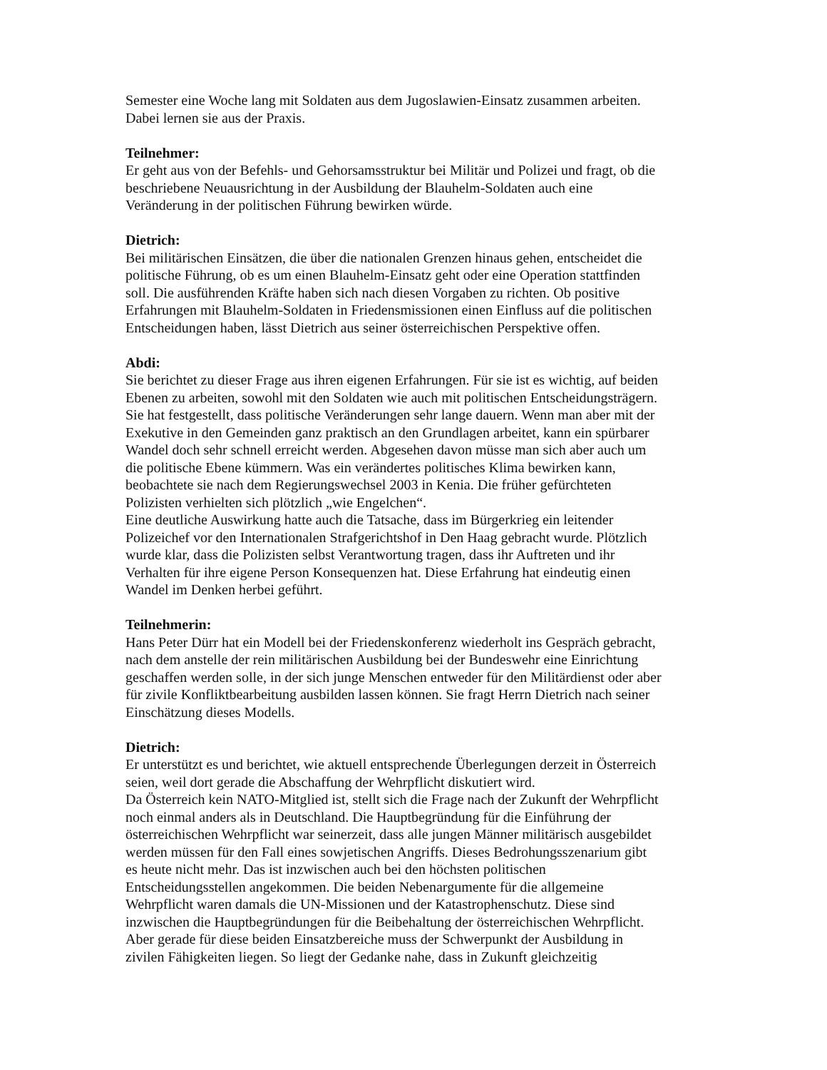Semester eine Woche lang mit Soldaten aus dem Jugoslawien-Einsatz zusammen arbeiten.
Dabei lernen sie aus der Praxis.
Teilnehmer:
Er geht aus von der Befehls- und Gehorsamsstruktur bei Militär und Polizei und fragt, ob die
beschriebene Neuausrichtung in der Ausbildung der Blauhelm-Soldaten auch eine
Veränderung in der politischen Führung bewirken würde.
Dietrich:
Bei militärischen Einsätzen, die über die nationalen Grenzen hinaus gehen, entscheidet die
politische Führung, ob es um einen Blauhelm-Einsatz geht oder eine Operation stattfinden
soll. Die ausführenden Kräfte haben sich nach diesen Vorgaben zu richten. Ob positive
Erfahrungen mit Blauhelm-Soldaten in Friedensmissionen einen Einfluss auf die politischen
Entscheidungen haben, lässt Dietrich aus seiner österreichischen Perspektive offen.
Abdi:
Sie berichtet zu dieser Frage aus ihren eigenen Erfahrungen. Für sie ist es wichtig, auf beiden
Ebenen zu arbeiten, sowohl mit den Soldaten wie auch mit politischen Entscheidungsträgern.
Sie hat festgestellt, dass politische Veränderungen sehr lange dauern. Wenn man aber mit der
Exekutive in den Gemeinden ganz praktisch an den Grundlagen arbeitet, kann ein spürbarer
Wandel doch sehr schnell erreicht werden. Abgesehen davon müsse man sich aber auch um
die politische Ebene kümmern. Was ein verändertes politisches Klima bewirken kann,
beobachtete sie nach dem Regierungswechsel 2003 in Kenia. Die früher gefürchteten
Polizisten verhielten sich plötzlich „wie Engelchen“.
Eine deutliche Auswirkung hatte auch die Tatsache, dass im Bürgerkrieg ein leitender
Polizeichef vor den Internationalen Strafgerichtshof in Den Haag gebracht wurde. Plötzlich
wurde klar, dass die Polizisten selbst Verantwortung tragen, dass ihr Auftreten und ihr
Verhalten für ihre eigene Person Konsequenzen hat. Diese Erfahrung hat eindeutig einen
Wandel im Denken herbei geführt.
Teilnehmerin:
Hans Peter Dürr hat ein Modell bei der Friedenskonferenz wiederholt ins Gespräch gebracht,
nach dem anstelle der rein militärischen Ausbildung bei der Bundeswehr eine Einrichtung
geschaffen werden solle, in der sich junge Menschen entweder für den Militärdienst oder aber
für zivile Konfliktbearbeitung ausbilden lassen können. Sie fragt Herrn Dietrich nach seiner
Einschätzung dieses Modells.
Dietrich:
Er unterstützt es und berichtet, wie aktuell entsprechende Überlegungen derzeit in Österreich
seien, weil dort gerade die Abschaffung der Wehrpflicht diskutiert wird.
Da Österreich kein NATO-Mitglied ist, stellt sich die Frage nach der Zukunft der Wehrpflicht
noch einmal anders als in Deutschland. Die Hauptbegründung für die Einführung der
österreichischen Wehrpflicht war seinerzeit, dass alle jungen Männer militärisch ausgebildet
werden müssen für den Fall eines sowjetischen Angriffs. Dieses Bedrohungsszenarium gibt
es heute nicht mehr. Das ist inzwischen auch bei den höchsten politischen
Entscheidungsstellen angekommen. Die beiden Nebenargumente für die allgemeine
Wehrpflicht waren damals die UN-Missionen und der Katastrophenschutz. Diese sind
inzwischen die Hauptbegründungen für die Beibehaltung der österreichischen Wehrpflicht.
Aber gerade für diese beiden Einsatzbereiche muss der Schwerpunkt der Ausbildung in
zivilen Fähigkeiten liegen. So liegt der Gedanke nahe, dass in Zukunft gleichzeitig